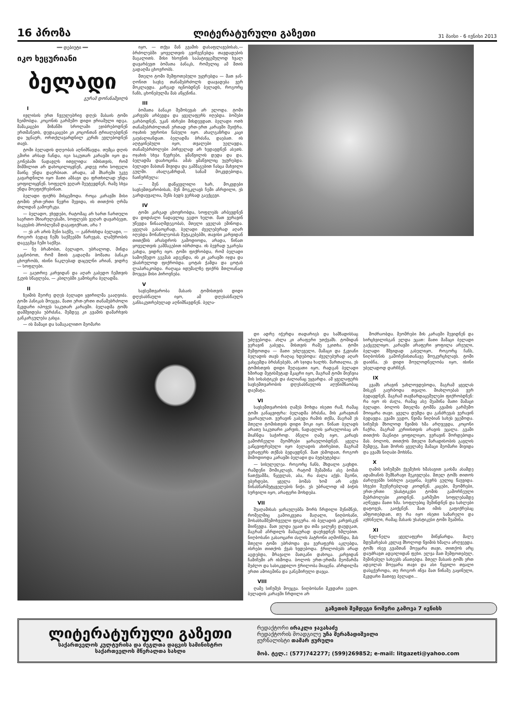16 პროზა ლიტერატურული გაზეთი 31 მაისი - 6 ივნისი 2013
══ დებიუტი ══
იკო ხეცურიანი
ბელადი
გურამ დოჩანაშვილს
I
ივლისის ერთ ჩვეულებრივ დღეს მასაის ტომი ზეიმობდა. კოცონის გარშემო დიდი ჟრიამული იდგა, მამაკაცები მიზანში სროლაში ეჯიბრებოდნენ ერთმანეთს, დედაკაცები კი კოცონთან ტრიალებდნენ და უცნაურ, ორთქლავარდნილ კერძს ევლებოდნენ თავს.
ტომი ბელადის დღეობას აღნიშნავდა. თუმცა დღის გმირი არსად ჩანდა, იგი საკუთარ კარავში იყო და გონებაში ნადავლს ითვლიდა: იმისთვის, რომ შიმშილით არ დახოცილიყვნენ, კიდევ ორი სოფელი მაინც უნდა დაერბიათ. არადა, ამ მხარეში უკვე გავარდნილი იყო მათი ამბავი და ფრთხილად უნდა ყოფილიყვნენ. სოფელს ვეღარ შეუტევდნენ, რამე სხვა უნდა მოეფიქრებინათ.
ბელადი ფიქრს მისცემოდა. როცა კარავში მისი ტომის ერთ-ერთი წევრი შევიდა, ის თითქოს ღრმა ძილიდან გამოერკვა.
— ბელადო, ვხვდები, რატომაც არ ხართ ჩართული საერთო მხიარულებაში, სოფლებს ვეღარ დავარბევთ, საკვების პრობლემამ დაგაფიქრათ, არა ?
— ეს არ არის შენი საქმე, — განრისხდა ბელადი, — როგორ ბედავ ჩემს საქმეებში ჩარევას, ლაშქრობის დაგეგმვა ჩემი საქმეა.
— ნუ ბრაზობთ, ბელადო, უბრალოდ, მინდა გაცნობოთ, რომ მთის გადაღმა ბოშათა ბანაკი ცხოვრობს, ისინი ნაკლებად დაცულნი არიან, ვიდრე — სოფლები.
— გაეთრიე კარვიდან და აღარ გაბედო ჩემთვის ჭკუის სწავლება, — კბილებში გამოსცრა ბელადმა.
II
ზეიმის მეორე დღეს ბელადი ყვირილმა გააღვიძა. ტომი პანიკას მოეცვა, მათი ერთ-ერთი თანამებრძოლი მკვდარი იპოვეს საკუთარ კარავში. ბელადმა ტომს დამშვიდება უბრძანა, შემდეგ კი გვამის დამარხვის განკარგულება გასცა.
— ის მამაცი და სამაგალითო მეომარი
იყო, — თქვა მან გვამის დასაფლავებისას,— ბრძოლებში ყოველთვის გვიჩვენებდა თავდადების მაგალითს. მისი ხსოვნის საპატივცემულოდ ხვალ დავარბევთ ბოშათა ბანაკს, რომელიც ამ მთის გადაღმა ცხოვრობს.
მთელი ტომი შეშფოთებული უყურებდა — მათ ჯან-ღონით სავსე თანამებრძოლს დაავადება ვერ მოკლავდა. კარგად იცნობდნენ ბელადს, როგორც ჩანს, ცხონებულმა მას აწყენინა.
III
ბოშათა ბანაკი შემოსევას არ ელოდა. ტომი კარვებს არბევდა და ყველაფერს იღებდა. ბოშები გარბოდნენ, უკან ისრები მისდევდათ. ბელადი ოთხ თანამებრძოლთან ერთად ერთ-ერთ კარავში შეიჭრა. ოჯახის უფროსი წასული იყო. ახალგაზრდა კაცი გაუძალიანდათ. ბელადმა ბრძანა, დაებათ. ის აღტყინებული იყო, თვალები უელავდა, თანამებრძოლები პირველად არ ხედავდნენ ასეთს. ოჯახის სხვა წევრები, ყმაწვილის დედა და და, ბელადმა დაახოცინა. ამას ყმაწვილიც უყურებდა. ბელადი მასთან მივიდა და გაშმაგებით ჩასცა მახვილი გულში. ახალგაზრდამ, სანამ მოკვდებოდა, ჩაიჩურჩულა:
— შენ დაწყევლილი ხარ, მოკვდები სავსემთვარობისას, შენ მოგკლავს ჩემი აჩრდილი, ეს გარდაუვალია, შენს ბედს ვერსად გაექცევი.
IV
ტომი კარგად ცხოვრობდა, სოფლებს არბევდნენ და დიდძალი ნადავლიც ეგდო ხელთ. მათ ვერავინ უწევდა წინააღმდეგობას, მთელი ყველას ეშინოდა. ყველას გასაოცრად, ბელადი ძველებურად აღარ იღებდა მონაწილეობას შეტაკებებში, თავისი კარვიდან თითქმის არასდროს გამოდიოდა, არადა, წინათ ყოველთვის გაშმაგებით იბრძოდა. ის ბევრად უკარება გახდა, ვიდრე იყო. ტომი ფიქრობდა, რომ ბელადი სამოქმედო გეგმას ადგენდა, ის კი კარავში იჯდა და უსასრულოდ ფიქრობდა. ცოტას ჭამდა და ცოტას ლაპარაკობდა. რაღაცა იდუმალზე ფიქრს მთლიანად მოეცვა მისი პიროვნება.
V
სავსემთვარობა მასაის ტომისთვის დიდი დღესასწაული იყო, ამ დღესასწაულს განსაკუთრებულად აღნიშნავდნენ. ბელა-
დი ადრე იჭერდა თადარიგს და სამზადისსაც უძღვებოდა. ახლა კი არაფერი უთქვამს. ტომიდან ვერავინ გაბედა, მისთვის რამე ეკითხა. ტომი შეშფოთდა — მათი უძლეველი, მამაცი და ჭკვიანი ბელადის თავს რაღაც ხდებოდა: ძველებურად აღარ გასცემდა ბრძანებებს, არ სჯიდა ხალხს. მართალია, ეს ტომისთვის დიდი შეღავათი იყო, რადგან ბელადი ხშირად მეტისმეტად მკაცრი იყო, მაგრამ ტომი მიეჩვია მის სისასტიკეს და ძალიანაც უყვარდა. ამ ყველაფერს სავსემთვარობის დღესასწაულის აღუნიშნაობაც დაემატა.
VI
სავსემთვარობის ღამეს მოხდა ისეთი რამ, რამაც ტომი განაცვიფრა: ბელადმა ბრძანა, მის კარავთან ეყარაულათ. ვერავინ გაბედა რამის თქმა, მაგრამ ეს მთელი ტომისთვის დიდი შოკი იყო. წინათ ბელადს არათუ საკუთარი კარვის, ნადავლის ყარაულობაც არ მიაჩნდა საჭიროდ. ბნელი ღამე იყო, კარავს გამორჩეული მეომრები ყარაულობდნენ. ყველა განცვიფრებული იყო ბელადის ახირებით, მაგრამ ვერაფერს თქმას ბედავდნენ. მათ ესმოდათ, როგორ მიმოდიოდა კარავში ბელადი და ბუტბუტებდა:
— სისულელეა. როგორც ჩანს, მხდალი გავხდი. რამდენი მომიკლავს, რატომ შემაშინა ასე ბოშას ნათქვამმა, წყევლას, აბა, რა ძალა აქვს. მგონი, ვბერდები, ყველა ბოშას ხომ არ აქვს წინასწარმეტყველების ნიჭი. ეს უბრალოდ იმ ბიჭის სურვილი იყო, არაფერი მოხდება.
VII
შუაღამისას ყარაულებმა შორს ჩრდილი შენიშნეს, რომელშიც გამოიკვეთა მაღალი, ნიღბოსანი, მოსასხამშემოხვეული ფიგურა. ის ბელადის კარვისკენ მიიწევდა. მათ ელდა ეცათ და თმა ყალყზე დაუდგათ, მაგრამ აჩრდილს მამაცურად დაუხვდნენ ხმლებით. ნიღბოსანი გასაოცარი ძალის პატრონი აღმოჩნდა, მას მთელი ტომი ებრძოდა და ვერაფერს აკლებდა, ისრები თითქოს ქვას ხვდებოდა. ჭრილობებს არად აგდებდა, მრავალი მათგანი დახოცა. კარვიდან ჩამიჩუმი არ ისმოდა. ბოლოს ერთ-ერთმა მეომარმა შეძლო და სასიკვდილო ჭრილობა მიაყენა. აჩრდილმა ერთი ამოიგმინა და განგმირული დაეცა.
VIII
ღამე სიჩუმეს მოეცვა. ნიღბოსანი მკვდარი ეგდო. ბელადის კარავში ჩრდილი არ
მოძრაობდა. მეომრები მის კარავში შევიდნენ და სირცხვილისგან ელდა ეცათ: მათი მამაცი ბელადი გაქცეულიყო. კარავში არაფერი ყოფილა არეული, ბელადი მშვიდად გასულიყო, როგორც ჩანს, ნიღბოსნის გამოჩენისთანავე მოუკურცხლავს. ტომი დაიბნა, ეს დიდი მოულოდნელობა იყო, ისინი უბელადოდ დარჩნენ.
IX
გვამს არავინ უახლოვდებოდა, მაგრამ ყველას მისკენ გაურბოდა თვალი. მიახლოებას ვერ ბედავდნენ, მაგრამ თავზარდაცემულები ფიქრობდნენ: რა იყო ის ძალა, რამაც ასე შეაშინა მათი მამაცი ბელადი. ბოლოს მთელმა ტომმა გვამის გარშემო მოიყარა თავი. ყველა დუმდა და განძრევას ვერავინ ბედავდა. გვამი ეგდო, წვიმა ნიღბიან სახეს ეცემოდა. სიჩუმეს მხოლოდ წვიმის ხმა არღვევდა, კოცონი ჩაქრა, მაგრამ კერიისთვის არავის ეცალა. გვამი თითქოს მაგნიტი ყოფილიყო, ვერავინ შორდებოდა მას. ბოლოს, თითქოს მთელი მარადისობის გავლის შემდეგ, მათ შორის ყველაზე მამაცი მეომარი მივიდა და გვამს ნიღაბი მოხსნა.
X
ღამის სიჩუმეში ქვემეხის ხმასავით გაისმა ასამდე ადამიანის შემზარავი შეკივლება. მთელ ტომს თითოს ძარღვებში სისხლი გაეყინა, ბევრს გულიც წაუვიდა. სხვები შეუჩერებლად კიოდნენ. კაცები, მეომრები, ერთ-ერთი უსასტიკესი ტომის გამორჩეული მებრძოლები კიოდნენ. გარშემო სოფლებამდე აღწევდა მათი ხმა. სოფლებიც შეშინდნენ და სახლები დატოვეს, გაიქცნენ. მათ იმის გაფიქრებაც აშფოთებდათ, თუ რა იყო ისეთი საზარელი და აუხსნელი, რამაც მასაის უსასტიკესი ტომი შეაშინა.
XI
ნელ-ნელა ყველაფერი მიწყნარდა. მალე მდუმარებას კვლავ მხოლოდ წვიმის ხმალა არღვევდა. ტომს ისევ გვამთან მოეყარა თავი, თითქოს არც დაუძრავთ ადგილიდან ფეხი. ელვა მათ შეშფოთებულ, შეშინებულ სახეებს ანათებდა. მთელ მასაის ტომს ერთ ადგილას მოეყარა თავი და ასი წყვილი თვალი დასცქეროდა, თუ როგორ ინვა მათ წინაშე გაყინული, მკვდარი მათივე ბელადი...
გაზეთის შემდეგი ნომერი გამოვა 7 ივნისს
ლიტერატურული გაზეთი
საქართველოს კულტურისა და ძეგლთა დაცვის სამინისტრო
საქართველოს მწერალთა სახლი
რედაქტორი ირაკლი ჯავახაძე
რედაქტორის მოადგილე უჩა შერაზადიშვილი
ჟურნალისტი თამარ ჟურული
მობ. ტელ.: (577)742277; (599)269852; e-mail: litgazeti@yahoo.com